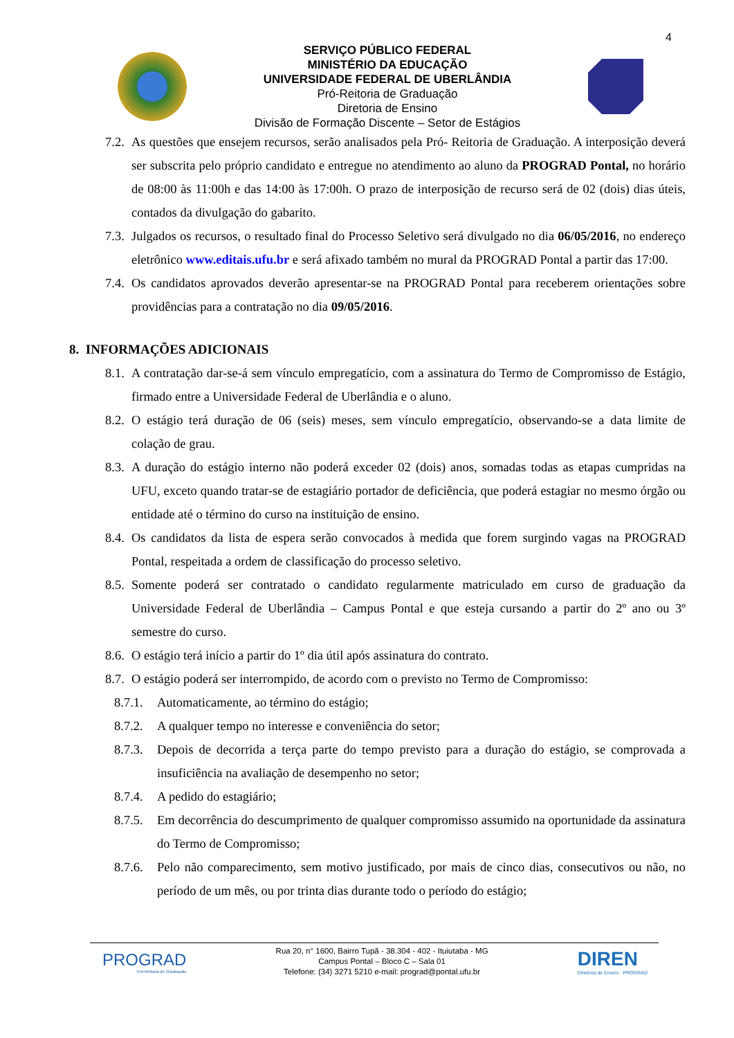4
SERVIÇO PÚBLICO FEDERAL
MINISTÉRIO DA EDUCAÇÃO
UNIVERSIDADE FEDERAL DE UBERLÂNDIA
Pró-Reitoria de Graduação
Diretoria de Ensino
Divisão de Formação Discente – Setor de Estágios
7.2. As questões que ensejem recursos, serão analisados pela Pró- Reitoria de Graduação. A interposição deverá ser subscrita pelo próprio candidato e entregue no atendimento ao aluno da PROGRAD Pontal, no horário de 08:00 às 11:00h e das 14:00 às 17:00h. O prazo de interposição de recurso será de 02 (dois) dias úteis, contados da divulgação do gabarito.
7.3. Julgados os recursos, o resultado final do Processo Seletivo será divulgado no dia 06/05/2016, no endereço eletrônico www.editais.ufu.br e será afixado também no mural da PROGRAD Pontal a partir das 17:00.
7.4. Os candidatos aprovados deverão apresentar-se na PROGRAD Pontal para receberem orientações sobre providências para a contratação no dia 09/05/2016.
8. INFORMAÇÕES ADICIONAIS
8.1. A contratação dar-se-á sem vínculo empregatício, com a assinatura do Termo de Compromisso de Estágio, firmado entre a Universidade Federal de Uberlândia e o aluno.
8.2. O estágio terá duração de 06 (seis) meses, sem vínculo empregatício, observando-se a data limite de colação de grau.
8.3. A duração do estágio interno não poderá exceder 02 (dois) anos, somadas todas as etapas cumpridas na UFU, exceto quando tratar-se de estagiário portador de deficiência, que poderá estagiar no mesmo órgão ou entidade até o término do curso na instituição de ensino.
8.4. Os candidatos da lista de espera serão convocados à medida que forem surgindo vagas na PROGRAD Pontal, respeitada a ordem de classificação do processo seletivo.
8.5. Somente poderá ser contratado o candidato regularmente matriculado em curso de graduação da Universidade Federal de Uberlândia – Campus Pontal e que esteja cursando a partir do 2º ano ou 3º semestre do curso.
8.6. O estágio terá início a partir do 1º dia útil após assinatura do contrato.
8.7. O estágio poderá ser interrompido, de acordo com o previsto no Termo de Compromisso:
8.7.1. Automaticamente, ao término do estágio;
8.7.2. A qualquer tempo no interesse e conveniência do setor;
8.7.3. Depois de decorrida a terça parte do tempo previsto para a duração do estágio, se comprovada a insuficiência na avaliação de desempenho no setor;
8.7.4. A pedido do estagiário;
8.7.5. Em decorrência do descumprimento de qualquer compromisso assumido na oportunidade da assinatura do Termo de Compromisso;
8.7.6. Pelo não comparecimento, sem motivo justificado, por mais de cinco dias, consecutivos ou não, no período de um mês, ou por trinta dias durante todo o período do estágio;
PROGRAD
Pró-Reitoria de Graduação
Rua 20, n° 1600, Bairro Tupã - 38.304 - 402 - Ituiutaba - MG
Campus Pontal – Bloco C – Sala 01
Telefone: (34) 3271 5210 e-mail: prograd@pontal.ufu.br
DIREN
Diretoria de Ensino - PROGRAD